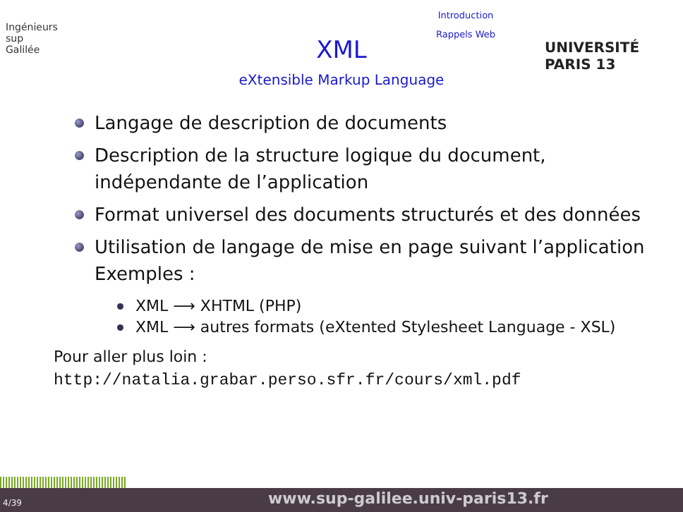Ingénieurs
sup
Galilée
Introduction
Rappels Web
XML
eXtensible Markup Language
UNIVERSITÉ PARIS 13
Langage de description de documents
Description de la structure logique du document, indépendante de l’application
Format universel des documents structurés et des données
Utilisation de langage de mise en page suivant l’application
Exemples :
XML ⟶ XHTML (PHP)
XML ⟶ autres formats (eXtented Stylesheet Language - XSL)
Pour aller plus loin :
http://natalia.grabar.perso.sfr.fr/cours/xml.pdf
4/39 www.sup-galilee.univ-paris13.fr